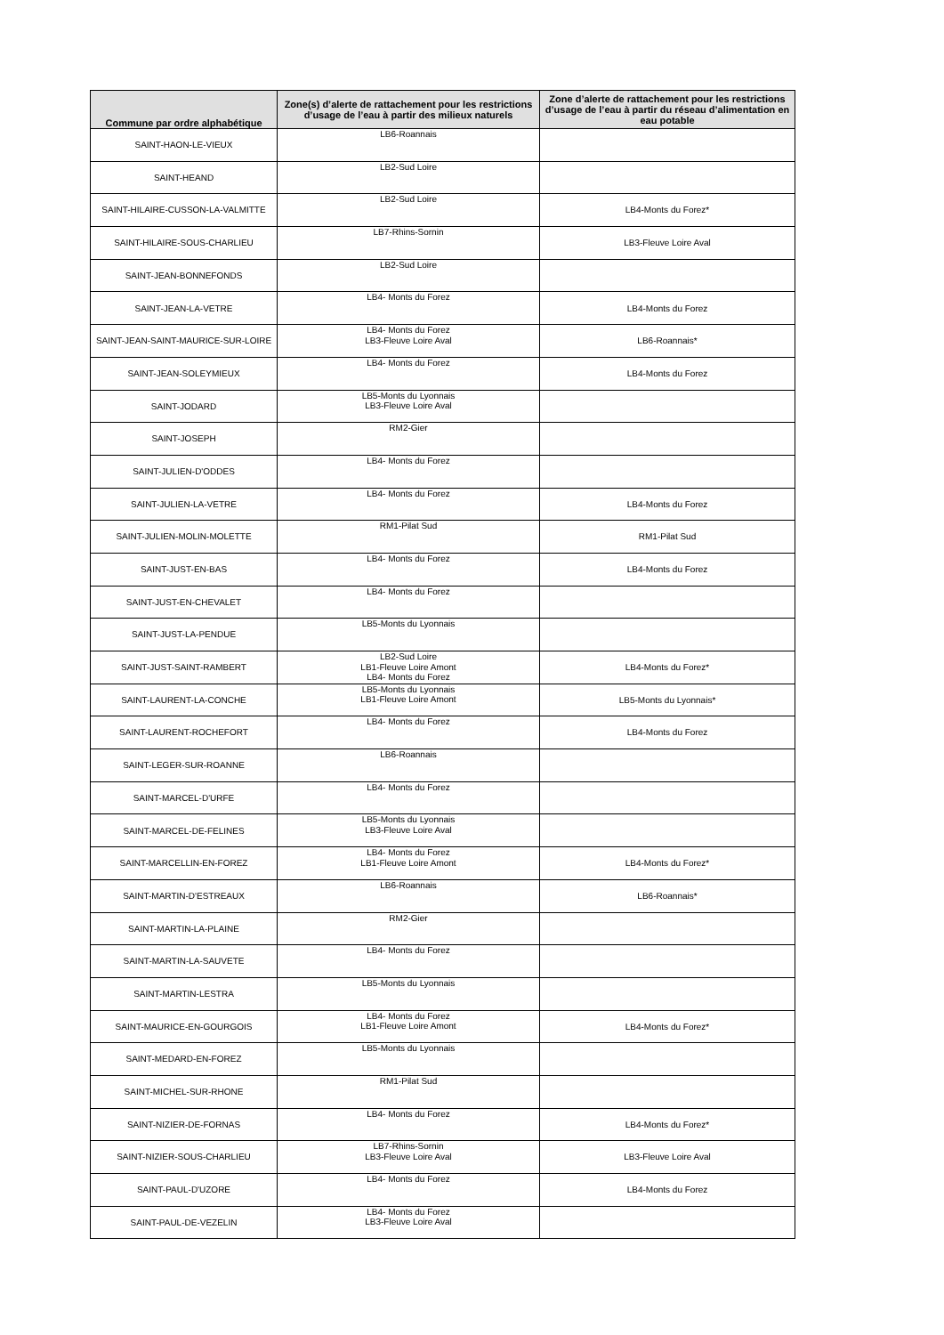| Commune par ordre alphabétique | Zone(s) d’alerte de rattachement pour les restrictions d’usage de l’eau à partir des milieux naturels | Zone d’alerte de rattachement pour les restrictions d’usage de l’eau à partir du réseau d’alimentation en eau potable |
| --- | --- | --- |
| SAINT-HAON-LE-VIEUX | LB6-Roannais | |
| SAINT-HEAND | LB2-Sud Loire | |
| SAINT-HILAIRE-CUSSON-LA-VALMITTE | LB2-Sud Loire | LB4-Monts du Forez* |
| SAINT-HILAIRE-SOUS-CHARLIEU | LB7-Rhins-Sornin | LB3-Fleuve Loire Aval |
| SAINT-JEAN-BONNEFONDS | LB2-Sud Loire | |
| SAINT-JEAN-LA-VETRE | LB4- Monts du Forez | LB4-Monts du Forez |
| SAINT-JEAN-SAINT-MAURICE-SUR-LOIRE | LB4- Monts du Forez LB3-Fleuve Loire Aval | LB6-Roannais* |
| SAINT-JEAN-SOLEYMIEUX | LB4- Monts du Forez | LB4-Monts du Forez |
| SAINT-JODARD | LB5-Monts du Lyonnais LB3-Fleuve Loire Aval | |
| SAINT-JOSEPH | RM2-Gier | |
| SAINT-JULIEN-D'ODDES | LB4- Monts du Forez | |
| SAINT-JULIEN-LA-VETRE | LB4- Monts du Forez | LB4-Monts du Forez |
| SAINT-JULIEN-MOLIN-MOLETTE | RM1-Pilat Sud | RM1-Pilat Sud |
| SAINT-JUST-EN-BAS | LB4- Monts du Forez | LB4-Monts du Forez |
| SAINT-JUST-EN-CHEVALET | LB4- Monts du Forez | |
| SAINT-JUST-LA-PENDUE | LB5-Monts du Lyonnais | |
| SAINT-JUST-SAINT-RAMBERT | LB2-Sud Loire LB1-Fleuve Loire Amont LB4- Monts du Forez | LB4-Monts du Forez* |
| SAINT-LAURENT-LA-CONCHE | LB5-Monts du Lyonnais LB1-Fleuve Loire Amont | LB5-Monts du Lyonnais* |
| SAINT-LAURENT-ROCHEFORT | LB4- Monts du Forez | LB4-Monts du Forez |
| SAINT-LEGER-SUR-ROANNE | LB6-Roannais | |
| SAINT-MARCEL-D'URFE | LB4- Monts du Forez | |
| SAINT-MARCEL-DE-FELINES | LB5-Monts du Lyonnais LB3-Fleuve Loire Aval | |
| SAINT-MARCELLIN-EN-FOREZ | LB4- Monts du Forez LB1-Fleuve Loire Amont | LB4-Monts du Forez* |
| SAINT-MARTIN-D'ESTREAUX | LB6-Roannais | LB6-Roannais* |
| SAINT-MARTIN-LA-PLAINE | RM2-Gier | |
| SAINT-MARTIN-LA-SAUVETE | LB4- Monts du Forez | |
| SAINT-MARTIN-LESTRA | LB5-Monts du Lyonnais | |
| SAINT-MAURICE-EN-GOURGOIS | LB4- Monts du Forez LB1-Fleuve Loire Amont | LB4-Monts du Forez* |
| SAINT-MEDARD-EN-FOREZ | LB5-Monts du Lyonnais | |
| SAINT-MICHEL-SUR-RHONE | RM1-Pilat Sud | |
| SAINT-NIZIER-DE-FORNAS | LB4- Monts du Forez | LB4-Monts du Forez* |
| SAINT-NIZIER-SOUS-CHARLIEU | LB7-Rhins-Sornin LB3-Fleuve Loire Aval | LB3-Fleuve Loire Aval |
| SAINT-PAUL-D'UZORE | LB4- Monts du Forez | LB4-Monts du Forez |
| SAINT-PAUL-DE-VEZELIN | LB4- Monts du Forez LB3-Fleuve Loire Aval | |